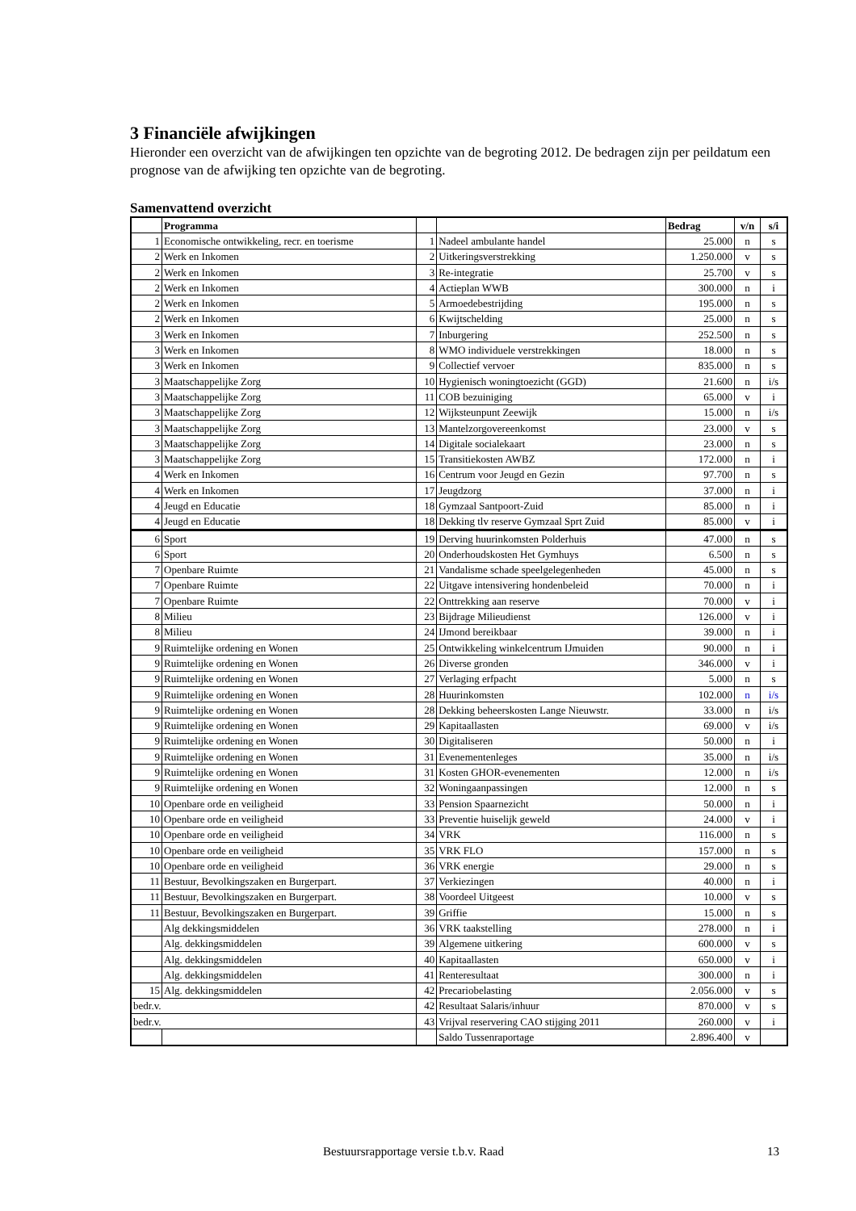3 Financiële afwijkingen
Hieronder een overzicht van de afwijkingen ten opzichte van de begroting 2012. De bedragen zijn per peildatum een prognose van de afwijking ten opzichte van de begroting.
Samenvattend overzicht
| | Programma | | | Bedrag | v/n | s/i |
| --- | --- | --- | --- | --- | --- | --- |
| 1 | Economische ontwikkeling, recr. en toerisme | 1 | Nadeel ambulante handel | 25.000 | n | s |
| 2 | Werk en Inkomen | 2 | Uitkeringsverstrekking | 1.250.000 | v | s |
| 2 | Werk en Inkomen | 3 | Re-integratie | 25.700 | v | s |
| 2 | Werk en Inkomen | 4 | Actieplan WWB | 300.000 | n | i |
| 2 | Werk en Inkomen | 5 | Armoedebestrijding | 195.000 | n | s |
| 2 | Werk en Inkomen | 6 | Kwijtschelding | 25.000 | n | s |
| 3 | Werk en Inkomen | 7 | Inburgering | 252.500 | n | s |
| 3 | Werk en Inkomen | 8 | WMO individuele verstrekkingen | 18.000 | n | s |
| 3 | Werk en Inkomen | 9 | Collectief vervoer | 835.000 | n | s |
| 3 | Maatschappelijke Zorg | 10 | Hygienisch woningtoezicht (GGD) | 21.600 | n | i/s |
| 3 | Maatschappelijke Zorg | 11 | COB bezuiniging | 65.000 | v | i |
| 3 | Maatschappelijke Zorg | 12 | Wijksteunpunt Zeewijk | 15.000 | n | i/s |
| 3 | Maatschappelijke Zorg | 13 | Mantelzorgovereenkomst | 23.000 | v | s |
| 3 | Maatschappelijke Zorg | 14 | Digitale socialekaart | 23.000 | n | s |
| 3 | Maatschappelijke Zorg | 15 | Transitiekosten AWBZ | 172.000 | n | i |
| 4 | Werk en Inkomen | 16 | Centrum voor Jeugd en Gezin | 97.700 | n | s |
| 4 | Werk en Inkomen | 17 | Jeugdzorg | 37.000 | n | i |
| 4 | Jeugd en Educatie | 18 | Gymzaal Santpoort-Zuid | 85.000 | n | i |
| 4 | Jeugd en Educatie | 18 | Dekking tlv reserve Gymzaal Sprt Zuid | 85.000 | v | i |
| 6 | Sport | 19 | Derving huurinkomsten Polderhuis | 47.000 | n | s |
| 6 | Sport | 20 | Onderhoudskosten Het Gymhuys | 6.500 | n | s |
| 7 | Openbare Ruimte | 21 | Vandalisme schade speelgelegenheden | 45.000 | n | s |
| 7 | Openbare Ruimte | 22 | Uitgave intensivering hondenbeleid | 70.000 | n | i |
| 7 | Openbare Ruimte | 22 | Onttrekking aan reserve | 70.000 | v | i |
| 8 | Milieu | 23 | Bijdrage Milieudienst | 126.000 | v | i |
| 8 | Milieu | 24 | IJmond bereikbaar | 39.000 | n | i |
| 9 | Ruimtelijke ordening en Wonen | 25 | Ontwikkeling winkelcentrum IJmuiden | 90.000 | n | i |
| 9 | Ruimtelijke ordening en Wonen | 26 | Diverse gronden | 346.000 | v | i |
| 9 | Ruimtelijke ordening en Wonen | 27 | Verlaging erfpacht | 5.000 | n | s |
| 9 | Ruimtelijke ordening en Wonen | 28 | Huurinkomsten | 102.000 | n | i/s |
| 9 | Ruimtelijke ordening en Wonen | 28 | Dekking beheerskosten Lange Nieuwstr. | 33.000 | n | i/s |
| 9 | Ruimtelijke ordening en Wonen | 29 | Kapitaallasten | 69.000 | v | i/s |
| 9 | Ruimtelijke ordening en Wonen | 30 | Digitaliseren | 50.000 | n | i |
| 9 | Ruimtelijke ordening en Wonen | 31 | Evenementenleges | 35.000 | n | i/s |
| 9 | Ruimtelijke ordening en Wonen | 31 | Kosten GHOR-evenementen | 12.000 | n | i/s |
| 9 | Ruimtelijke ordening en Wonen | 32 | Woningaanpassingen | 12.000 | n | s |
| 10 | Openbare orde en veiligheid | 33 | Pension Spaarnezicht | 50.000 | n | i |
| 10 | Openbare orde en veiligheid | 33 | Preventie huiselijk geweld | 24.000 | v | i |
| 10 | Openbare orde en veiligheid | 34 | VRK | 116.000 | n | s |
| 10 | Openbare orde en veiligheid | 35 | VRK FLO | 157.000 | n | s |
| 10 | Openbare orde en veiligheid | 36 | VRK energie | 29.000 | n | s |
| 11 | Bestuur, Bevolkingszaken en Burgerpart. | 37 | Verkiezingen | 40.000 | n | i |
| 11 | Bestuur, Bevolkingszaken en Burgerpart. | 38 | Voordeel Uitgeest | 10.000 | v | s |
| 11 | Bestuur, Bevolkingszaken en Burgerpart. | 39 | Griffie | 15.000 | n | s |
| | Alg dekkingsmiddelen | 36 | VRK taakstelling | 278.000 | n | i |
| | Alg. dekkingsmiddelen | 39 | Algemene uitkering | 600.000 | v | s |
| | Alg. dekkingsmiddelen | 40 | Kapitaallasten | 650.000 | v | i |
| | Alg. dekkingsmiddelen | 41 | Renteresultaat | 300.000 | n | i |
| 15 | Alg. dekkingsmiddelen | 42 | Precariobelasting | 2.056.000 | v | s |
| bedr.v. | | 42 | Resultaat Salaris/inhuur | 870.000 | v | s |
| bedr.v. | | 43 | Vrijval reservering CAO stijging 2011 | 260.000 | v | i |
| | | | Saldo Tussenraportage | 2.896.400 | v | |
Bestuursrapportage versie t.b.v. Raad 13